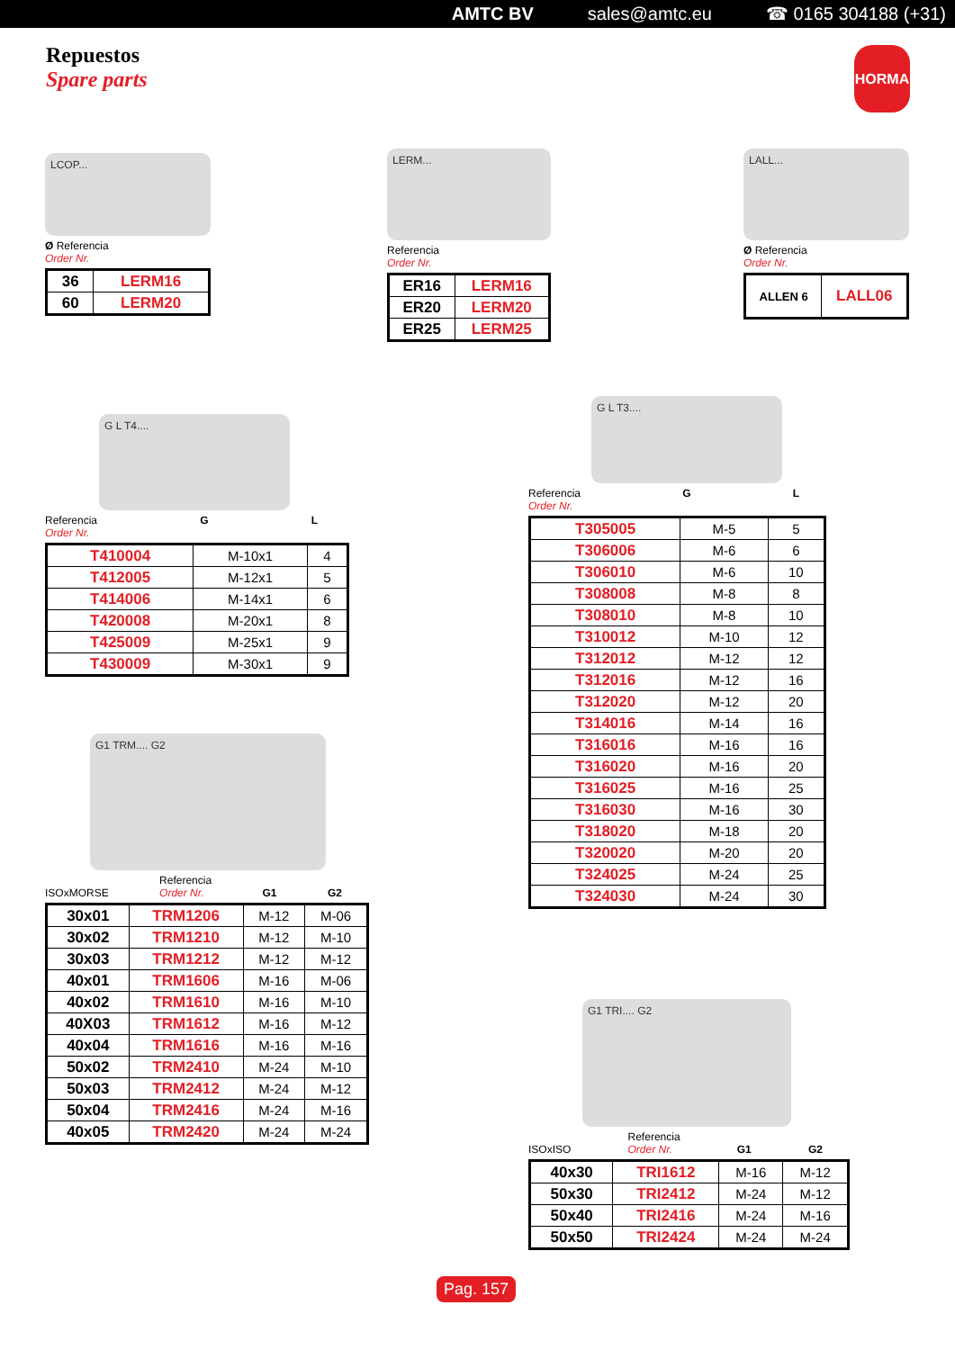AMTC BV sales@amtc.eu ☎ 0165 304188 (+31)
Repuestos
Spare parts
HORMA
LCOP...
Ø Referencia
Order Nr.
| 36 | LERM16 |
| 60 | LERM20 |
LERM...
Referencia
Order Nr.
| ER16 | LERM16 |
| ER20 | LERM20 |
| ER25 | LERM25 |
LALL...
Ø Referencia
Order Nr.
| ALLEN 6 | LALL06 |
G L T4....
Referencia
Order Nr. G L
| T410004 | M-10x1 | 4 |
| T412005 | M-12x1 | 5 |
| T414006 | M-14x1 | 6 |
| T420008 | M-20x1 | 8 |
| T425009 | M-25x1 | 9 |
| T430009 | M-30x1 | 9 |
G L T3....
Referencia
Order Nr. G L
| T305005 | M-5 | 5 |
| T306006 | M-6 | 6 |
| T306010 | M-6 | 10 |
| T308008 | M-8 | 8 |
| T308010 | M-8 | 10 |
| T310012 | M-10 | 12 |
| T312012 | M-12 | 12 |
| T312016 | M-12 | 16 |
| T312020 | M-12 | 20 |
| T314016 | M-14 | 16 |
| T316016 | M-16 | 16 |
| T316020 | M-16 | 20 |
| T316025 | M-16 | 25 |
| T316030 | M-16 | 30 |
| T318020 | M-18 | 20 |
| T320020 | M-20 | 20 |
| T324025 | M-24 | 25 |
| T324030 | M-24 | 30 |
G1 TRM.... G2
ISOxMORSE Referencia
Order Nr. G1 G2
| 30x01 | TRM1206 | M-12 | M-06 |
| 30x02 | TRM1210 | M-12 | M-10 |
| 30x03 | TRM1212 | M-12 | M-12 |
| 40x01 | TRM1606 | M-16 | M-06 |
| 40x02 | TRM1610 | M-16 | M-10 |
| 40X03 | TRM1612 | M-16 | M-12 |
| 40x04 | TRM1616 | M-16 | M-16 |
| 50x02 | TRM2410 | M-24 | M-10 |
| 50x03 | TRM2412 | M-24 | M-12 |
| 50x04 | TRM2416 | M-24 | M-16 |
| 40x05 | TRM2420 | M-24 | M-24 |
G1 TRI.... G2
ISOxISO Referencia
Order Nr. G1 G2
| 40x30 | TRI1612 | M-16 | M-12 |
| 50x30 | TRI2412 | M-24 | M-12 |
| 50x40 | TRI2416 | M-24 | M-16 |
| 50x50 | TRI2424 | M-24 | M-24 |
Pag. 157